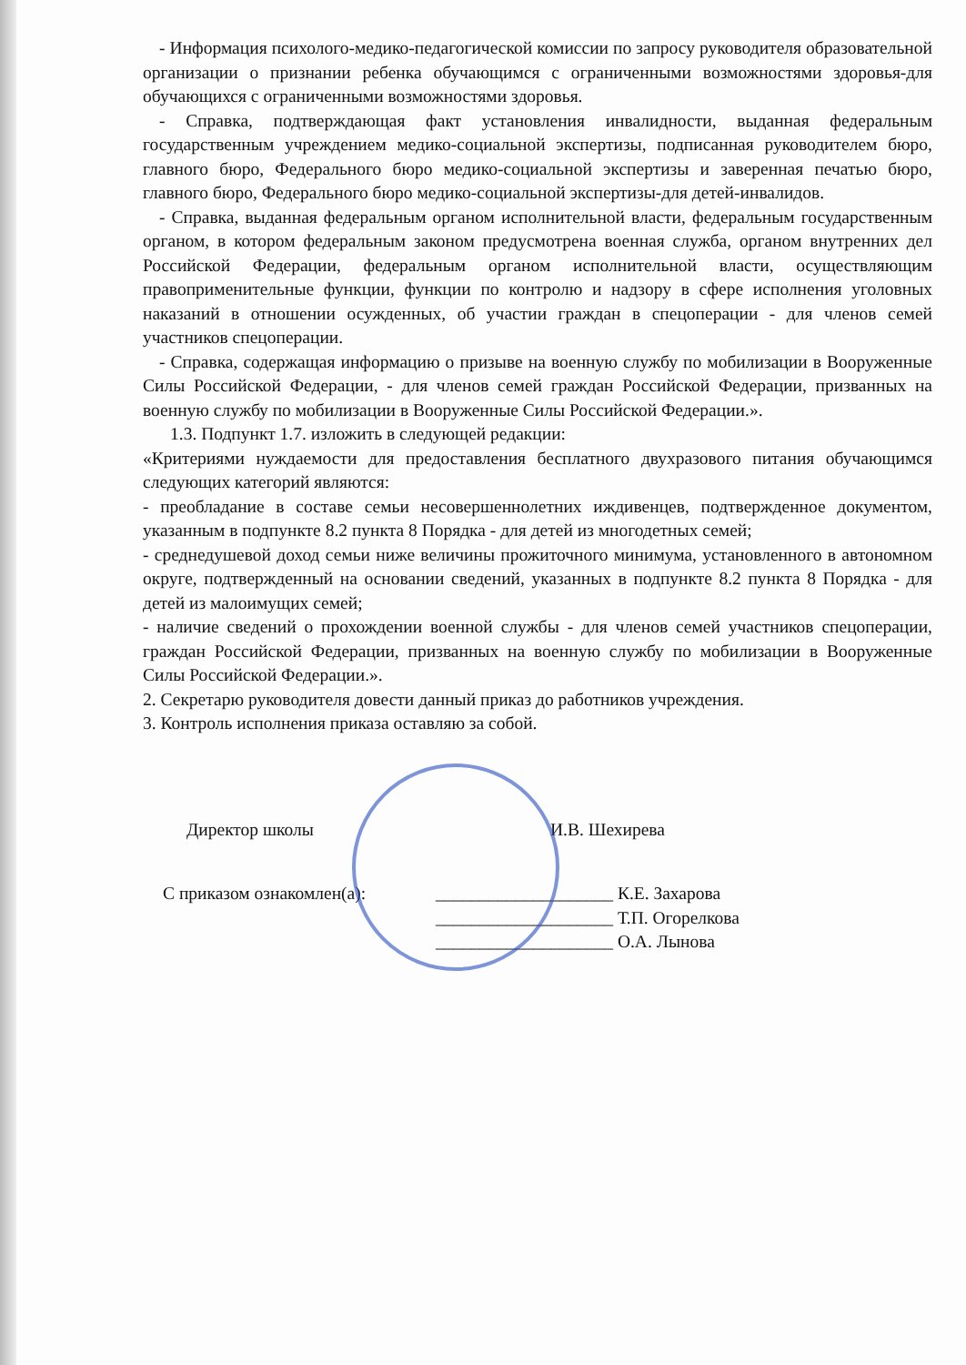- Информация психолого-медико-педагогической комиссии по запросу руководителя образовательной организации о признании ребенка обучающимся с ограниченными возможностями здоровья-для обучающихся с ограниченными возможностями здоровья.
- Справка, подтверждающая факт установления инвалидности, выданная федеральным государственным учреждением медико-социальной экспертизы, подписанная руководителем бюро, главного бюро, Федерального бюро медико-социальной экспертизы и заверенная печатью бюро, главного бюро, Федерального бюро медико-социальной экспертизы-для детей-инвалидов.
- Справка, выданная федеральным органом исполнительной власти, федеральным государственным органом, в котором федеральным законом предусмотрена военная служба, органом внутренних дел Российской Федерации, федеральным органом исполнительной власти, осуществляющим правоприменительные функции, функции по контролю и надзору в сфере исполнения уголовных наказаний в отношении осужденных, об участии граждан в спецоперации - для членов семей участников спецоперации.
- Справка, содержащая информацию о призыве на военную службу по мобилизации в Вооруженные Силы Российской Федерации, - для членов семей граждан Российской Федерации, призванных на военную службу по мобилизации в Вооруженные Силы Российской Федерации.».
1.3. Подпункт 1.7. изложить в следующей редакции:
«Критериями нуждаемости для предоставления бесплатного двухразового питания обучающимся следующих категорий являются:
- преобладание в составе семьи несовершеннолетних иждивенцев, подтвержденное документом, указанным в подпункте 8.2 пункта 8 Порядка - для детей из многодетных семей;
- среднедушевой доход семьи ниже величины прожиточного минимума, установленного в автономном округе, подтвержденный на основании сведений, указанных в подпункте 8.2 пункта 8 Порядка - для детей из малоимущих семей;
- наличие сведений о прохождении военной службы - для членов семей участников спецоперации, граждан Российской Федерации, призванных на военную службу по мобилизации в Вооруженные Силы Российской Федерации.».
2. Секретарю руководителя довести данный приказ до работников учреждения.
3. Контроль исполнения приказа оставляю за собой.
Директор школы И.В. Шехирева
С приказом ознакомлен(а): ____________________ К.Е. Захарова
____________________ Т.П. Огорелкова
____________________ О.А. Лынова